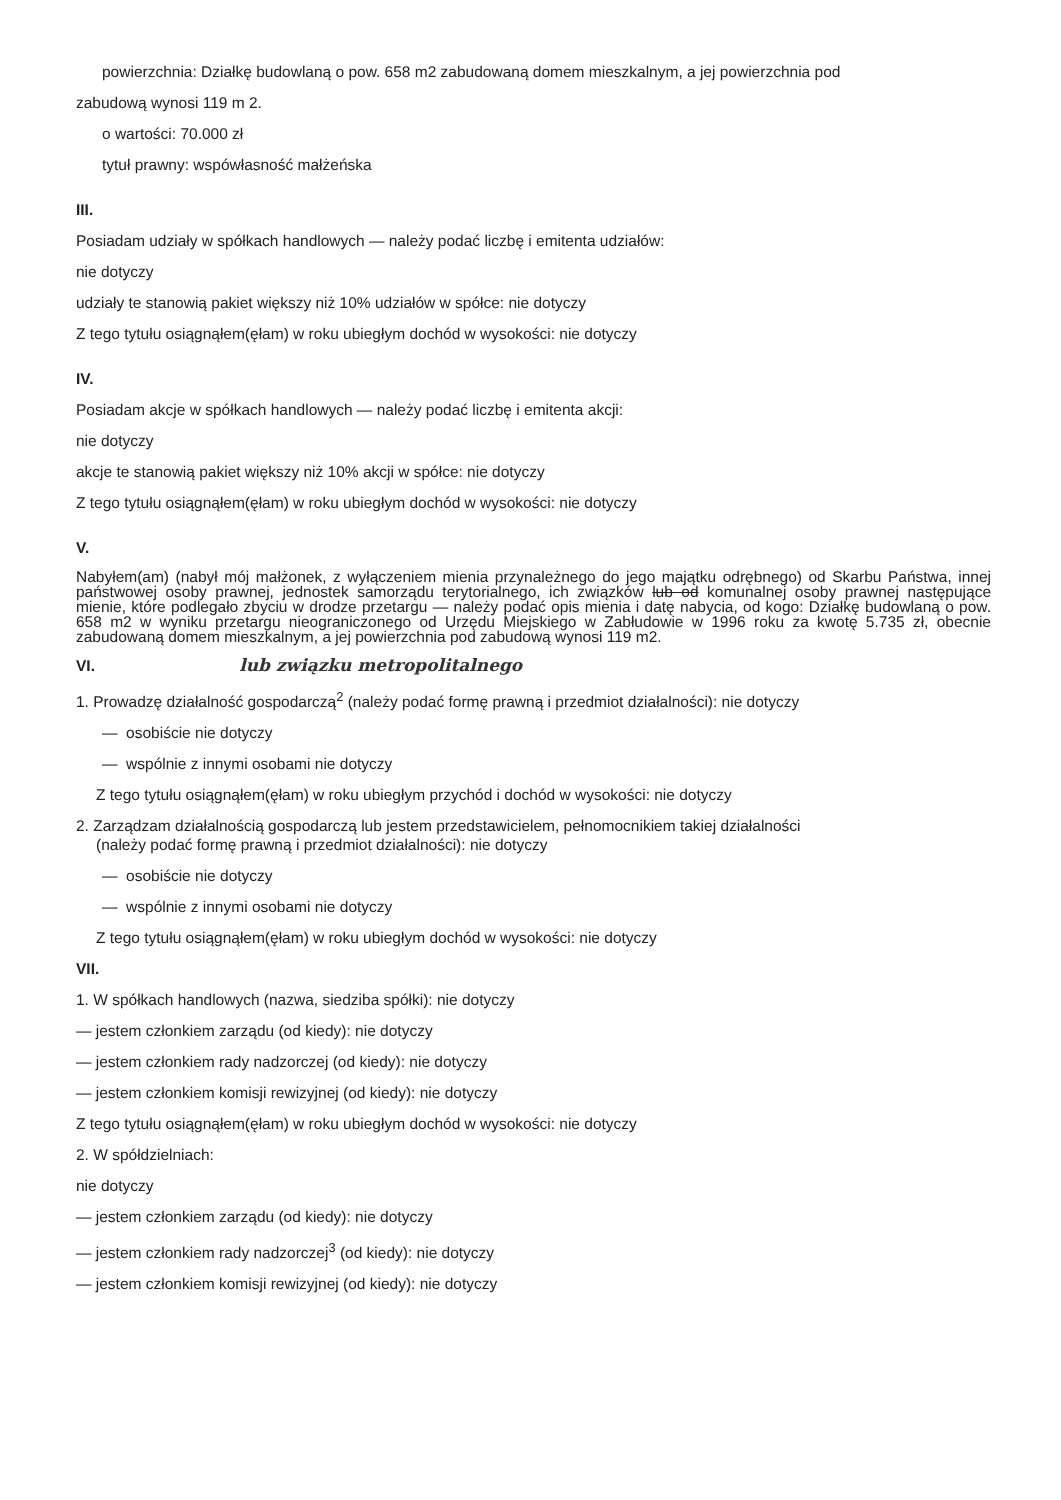powierzchnia: Działkę budowlaną o pow. 658 m2 zabudowaną domem mieszkalnym, a jej powierzchnia pod
zabudową wynosi 119 m 2.
o wartości: 70.000 zł
tytuł prawny: wspówłasność małżeńska
III.
Posiadam udziały w spółkach handlowych — należy podać liczbę i emitenta udziałów:
nie dotyczy
udziały te stanowią pakiet większy niż 10% udziałów w spółce: nie dotyczy
Z tego tytułu osiągnąłem(ęłam) w roku ubiegłym dochód w wysokości: nie dotyczy
IV.
Posiadam akcje w spółkach handlowych — należy podać liczbę i emitenta akcji:
nie dotyczy
akcje te stanowią pakiet większy niż 10% akcji w spółce: nie dotyczy
Z tego tytułu osiągnąłem(ęłam) w roku ubiegłym dochód w wysokości: nie dotyczy
V.
Nabyłem(am) (nabył mój małżonek, z wyłączeniem mienia przynależnego do jego majątku odrębnego) od Skarbu Państwa, innej państwowej osoby prawnej, jednostek samorządu terytorialnego, ich związków lub od komunalnej osoby prawnej następujące mienie, które podlegało zbyciu w drodze przetargu — należy podać opis mienia i datę nabycia, od kogo: Działkę budowlaną o pow. 658 m2 w wyniku przetargu nieograniczonego od Urzędu Miejskiego w Zabłudowie w 1996 roku za kwotę 5.735 zł, obecnie zabudowaną domem mieszkalnym, a jej powierzchnia pod zabudową wynosi 119 m2.
VI. lub związku metropolitalnego
1. Prowadzę działalność gospodarczą<sup>2</sup> (należy podać formę prawną i przedmiot działalności): nie dotyczy
— osobiście nie dotyczy
— wspólnie z innymi osobami nie dotyczy
Z tego tytułu osiągnąłem(ęłam) w roku ubiegłym przychód i dochód w wysokości: nie dotyczy
2. Zarządzam działalnością gospodarczą lub jestem przedstawicielem, pełnomocnikiem takiej działalności
(należy podać formę prawną i przedmiot działalności): nie dotyczy
— osobiście nie dotyczy
— wspólnie z innymi osobami nie dotyczy
Z tego tytułu osiągnąłem(ęłam) w roku ubiegłym dochód w wysokości: nie dotyczy
VII.
1. W spółkach handlowych (nazwa, siedziba spółki): nie dotyczy
— jestem członkiem zarządu (od kiedy): nie dotyczy
— jestem członkiem rady nadzorczej (od kiedy): nie dotyczy
— jestem członkiem komisji rewizyjnej (od kiedy): nie dotyczy
Z tego tytułu osiągnąłem(ęłam) w roku ubiegłym dochód w wysokości: nie dotyczy
2. W spółdzielniach:
nie dotyczy
— jestem członkiem zarządu (od kiedy): nie dotyczy
— jestem członkiem rady nadzorczej<sup>3</sup> (od kiedy): nie dotyczy
— jestem członkiem komisji rewizyjnej (od kiedy): nie dotyczy